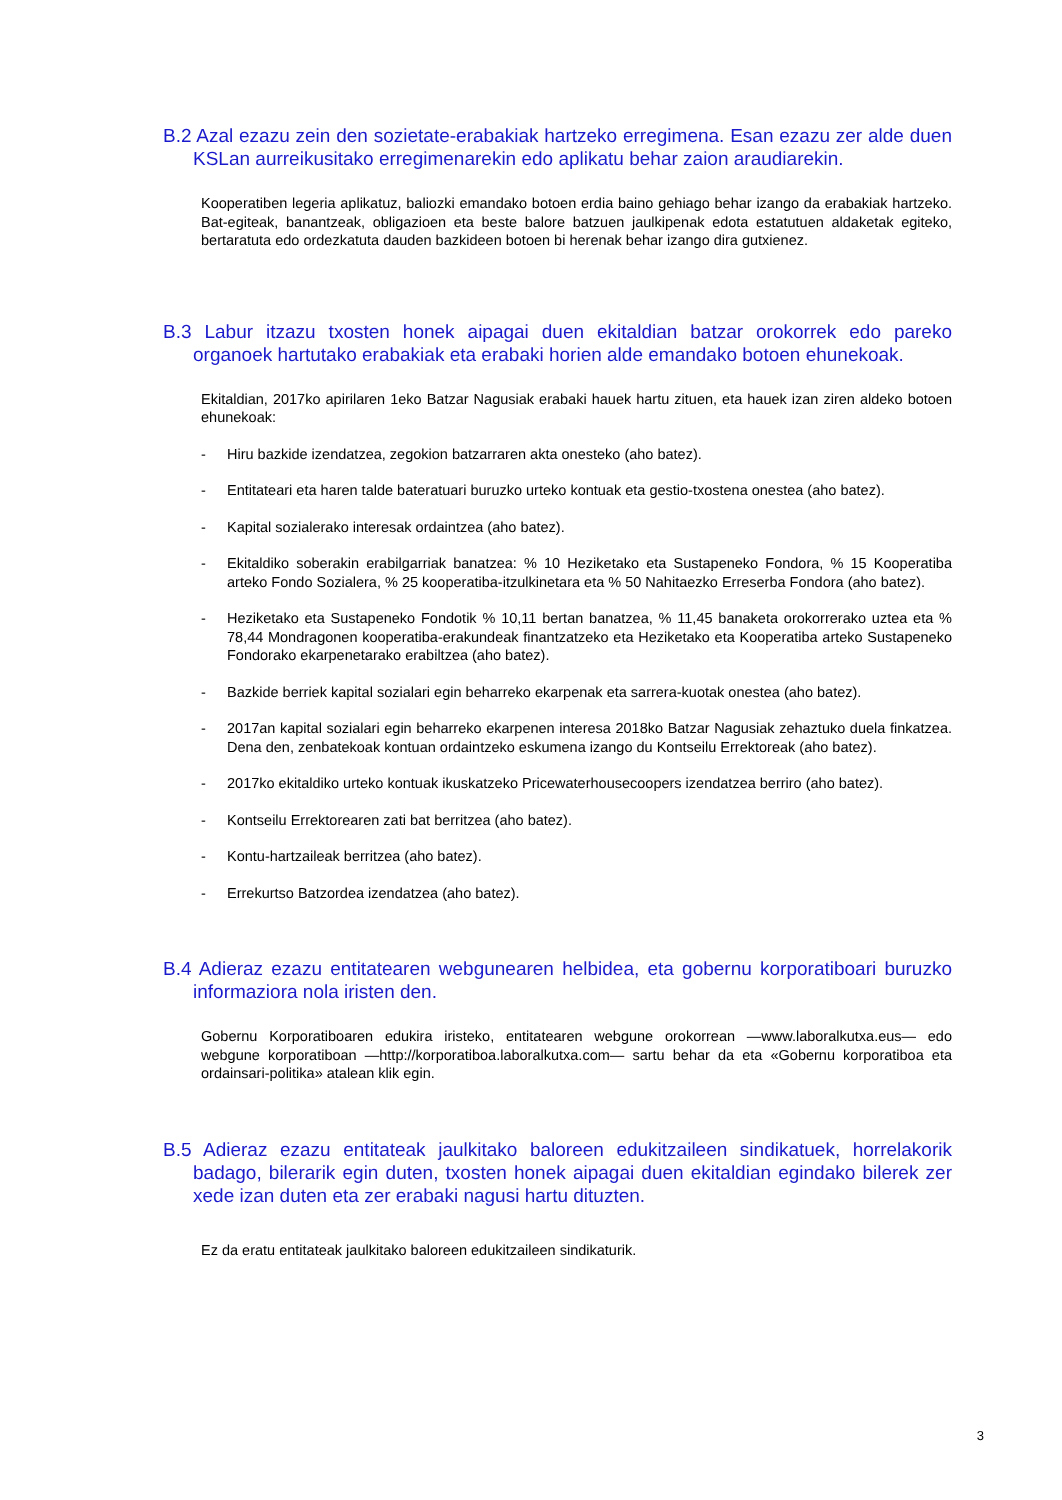B.2 Azal ezazu zein den sozietate-erabakiak hartzeko erregimena. Esan ezazu zer alde duen KSLan aurreikusitako erregimenarekin edo aplikatu behar zaion araudiarekin.
Kooperatiben legeria aplikatuz, baliozki emandako botoen erdia baino gehiago behar izango da erabakiak hartzeko. Bat-egiteak, banantzeak, obligazioen eta beste balore batzuen jaulkipenak edota estatutuen aldaketak egiteko, bertaratuta edo ordezkatuta dauden bazkideen botoen bi herenak behar izango dira gutxienez.
B.3 Labur itzazu txosten honek aipagai duen ekitaldian batzar orokorrek edo pareko organoek hartutako erabakiak eta erabaki horien alde emandako botoen ehunekoak.
Ekitaldian, 2017ko apirilaren 1eko Batzar Nagusiak erabaki hauek hartu zituen, eta hauek izan ziren aldeko botoen ehunekoak:
- Hiru bazkide izendatzea, zegokion batzarraren akta onesteko (aho batez).
- Entitateari eta haren talde bateratuari buruzko urteko kontuak eta gestio-txostena onestea (aho batez).
- Kapital sozialerako interesak ordaintzea (aho batez).
- Ekitaldiko soberakin erabilgarriak banatzea: % 10 Heziketako eta Sustapeneko Fondora, % 15 Kooperatiba arteko Fondo Sozialera, % 25 kooperatiba-itzulkinetara eta % 50 Nahitaezko Erreserba Fondora (aho batez).
- Heziketako eta Sustapeneko Fondotik % 10,11 bertan banatzea, % 11,45 banaketa orokorrerako uztea eta % 78,44 Mondragonen kooperatiba-erakundeak finantzatzeko eta Heziketako eta Kooperatiba arteko Sustapeneko Fondorako ekarpenetarako erabiltzea (aho batez).
- Bazkide berriek kapital sozialari egin beharreko ekarpenak eta sarrera-kuotak onestea (aho batez).
- 2017an kapital sozialari egin beharreko ekarpenen interesa 2018ko Batzar Nagusiak zehaztuko duela finkatzea. Dena den, zenbatekoak kontuan ordaintzeko eskumena izango du Kontseilu Errektoreak (aho batez).
- 2017ko ekitaldiko urteko kontuak ikuskatzeko Pricewaterhousecoopers izendatzea berriro (aho batez).
- Kontseilu Errektorearen zati bat berritzea (aho batez).
- Kontu-hartzaileak berritzea (aho batez).
- Errekurtso Batzordea izendatzea (aho batez).
B.4 Adieraz ezazu entitatearen webgunearen helbidea, eta gobernu korporatiboari buruzko informaziora nola iristen den.
Gobernu Korporatiboaren edukira iristeko, entitatearen webgune orokorrean —www.laboralkutxa.eus— edo webgune korporatiboan —http://korporatiboa.laboralkutxa.com— sartu behar da eta «Gobernu korporatiboa eta ordainsari-politika» atalean klik egin.
B.5 Adieraz ezazu entitateak jaulkitako baloreen edukitzaileen sindikatuek, horrelakorik badago, bilerarik egin duten, txosten honek aipagai duen ekitaldian egindako bilerek zer xede izan duten eta zer erabaki nagusi hartu dituzten.
Ez da eratu entitateak jaulkitako baloreen edukitzaileen sindikaturik.
3